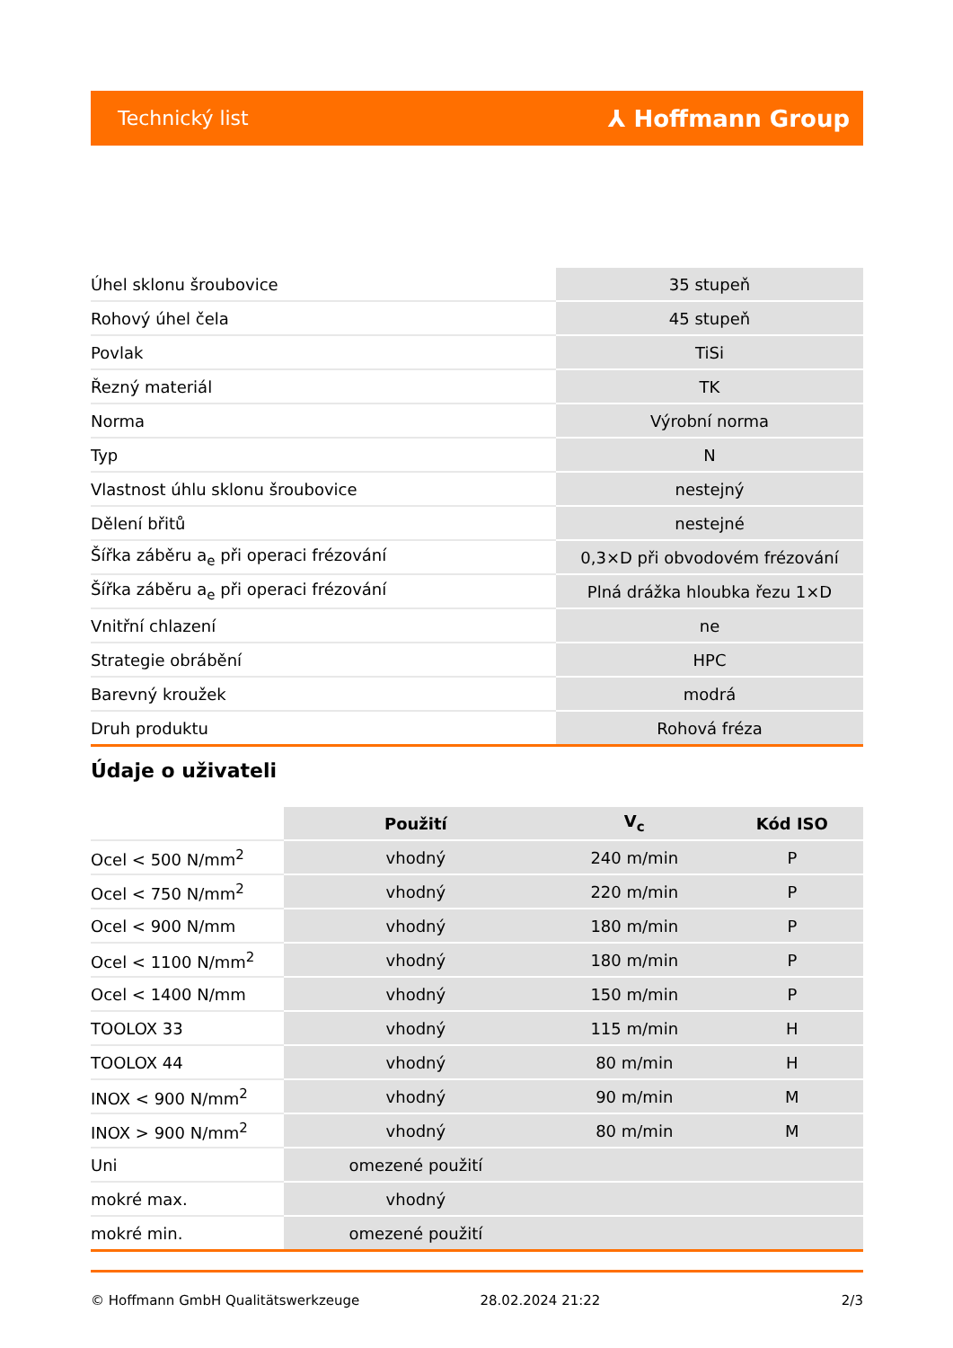Technický list ⅄ Hoffmann Group
| Úhel sklonu šroubovice | 35 stupeň |
| Rohový úhel čela | 45 stupeň |
| Povlak | TiSi |
| Řezný materiál | TK |
| Norma | Výrobní norma |
| Typ | N |
| Vlastnost úhlu sklonu šroubovice | nestejný |
| Dělení břitů | nestejné |
| Šířka záběru a<sub>e</sub> při operaci frézování | 0,3×D při obvodovém frézování |
| Šířka záběru a<sub>e</sub> při operaci frézování | Plná drážka hloubka řezu 1×D |
| Vnitřní chlazení | ne |
| Strategie obrábění | HPC |
| Barevný kroužek | modrá |
| Druh produktu | Rohová fréza |
Údaje o uživateli
| | Použití | V<sub>c</sub> | Kód ISO |
| Ocel < 500 N/mm<sup>2</sup> | vhodný | 240 m/min | P |
| Ocel < 750 N/mm<sup>2</sup> | vhodný | 220 m/min | P |
| Ocel < 900 N/mm | vhodný | 180 m/min | P |
| Ocel < 1100 N/mm<sup>2</sup> | vhodný | 180 m/min | P |
| Ocel < 1400 N/mm | vhodný | 150 m/min | P |
| TOOLOX 33 | vhodný | 115 m/min | H |
| TOOLOX 44 | vhodný | 80 m/min | H |
| INOX < 900 N/mm<sup>2</sup> | vhodný | 90 m/min | M |
| INOX > 900 N/mm<sup>2</sup> | vhodný | 80 m/min | M |
| Uni | omezené použití | | |
| mokré max. | vhodný | | |
| mokré min. | omezené použití | | |
© Hoffmann GmbH Qualitätswerkzeuge 28.02.2024 21:22 2/3